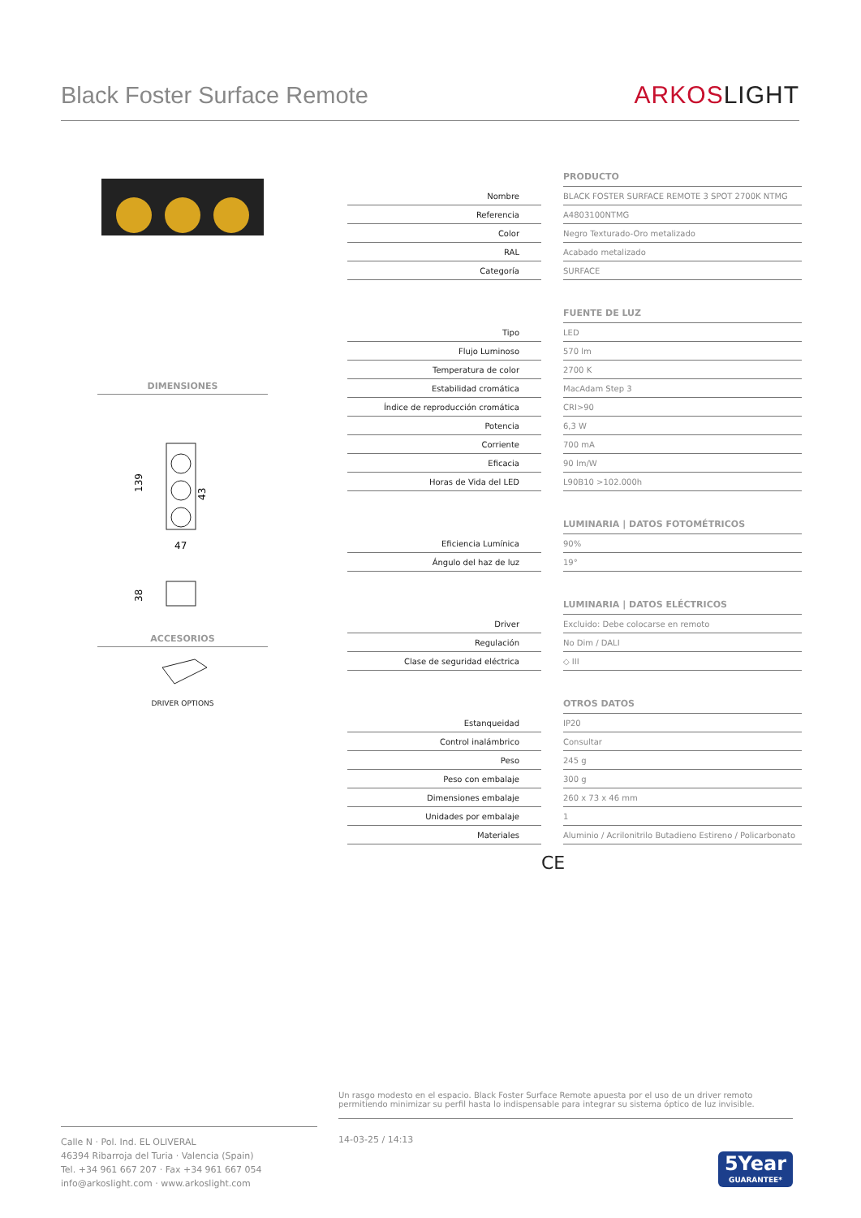Black Foster Surface Remote
ARKOSLIGHT
DIMENSIONES
139
43
47
38
ACCESORIOS
DRIVER OPTIONS
| | | PRODUCTO |
| Nombre | | BLACK FOSTER SURFACE REMOTE 3 SPOT 2700K NTMG |
| Referencia | | A4803100NTMG |
| Color | | Negro Texturado-Oro metalizado |
| RAL | | Acabado metalizado |
| Categoría | | SURFACE |
| | | FUENTE DE LUZ |
| Tipo | | LED |
| Flujo Luminoso | | 570 lm |
| Temperatura de color | | 2700 K |
| Estabilidad cromática | | MacAdam Step 3 |
| Índice de reproducción cromática | | CRI>90 |
| Potencia | | 6,3 W |
| Corriente | | 700 mA |
| Eficacia | | 90 lm/W |
| Horas de Vida del LED | | L90B10 >102.000h |
| | | LUMINARIA / DATOS FOTOMÉTRICOS |
| Eficiencia Lumínica | | 90% |
| Ángulo del haz de luz | | 19° |
| | | LUMINARIA / DATOS ELÉCTRICOS |
| Driver | | Excluido: Debe colocarse en remoto |
| Regulación | | No Dim / DALI |
| Clase de seguridad eléctrica | | ◇ III |
| | | OTROS DATOS |
| Estanqueidad | | IP20 |
| Control inalámbrico | | Consultar |
| Peso | | 245 g |
| Peso con embalaje | | 300 g |
| Dimensiones embalaje | | 260 x 73 x 46 mm |
| Unidades por embalaje | | 1 |
| Materiales | | Aluminio / Acrilonitrilo Butadieno Estireno / Policarbonato |
CE
Un rasgo modesto en el espacio. Black Foster Surface Remote apuesta por el uso de un driver remoto permitiendo minimizar su perfil hasta lo indispensable para integrar su sistema óptico de luz invisible.
Calle N · Pol. Ind. EL OLIVERAL
46394 Ribarroja del Turia · Valencia (Spain)
Tel. +34 961 667 207 · Fax +34 961 667 054
info@arkoslight.com · www.arkoslight.com
14-03-25 / 14:13
5Year
GUARANTEE*